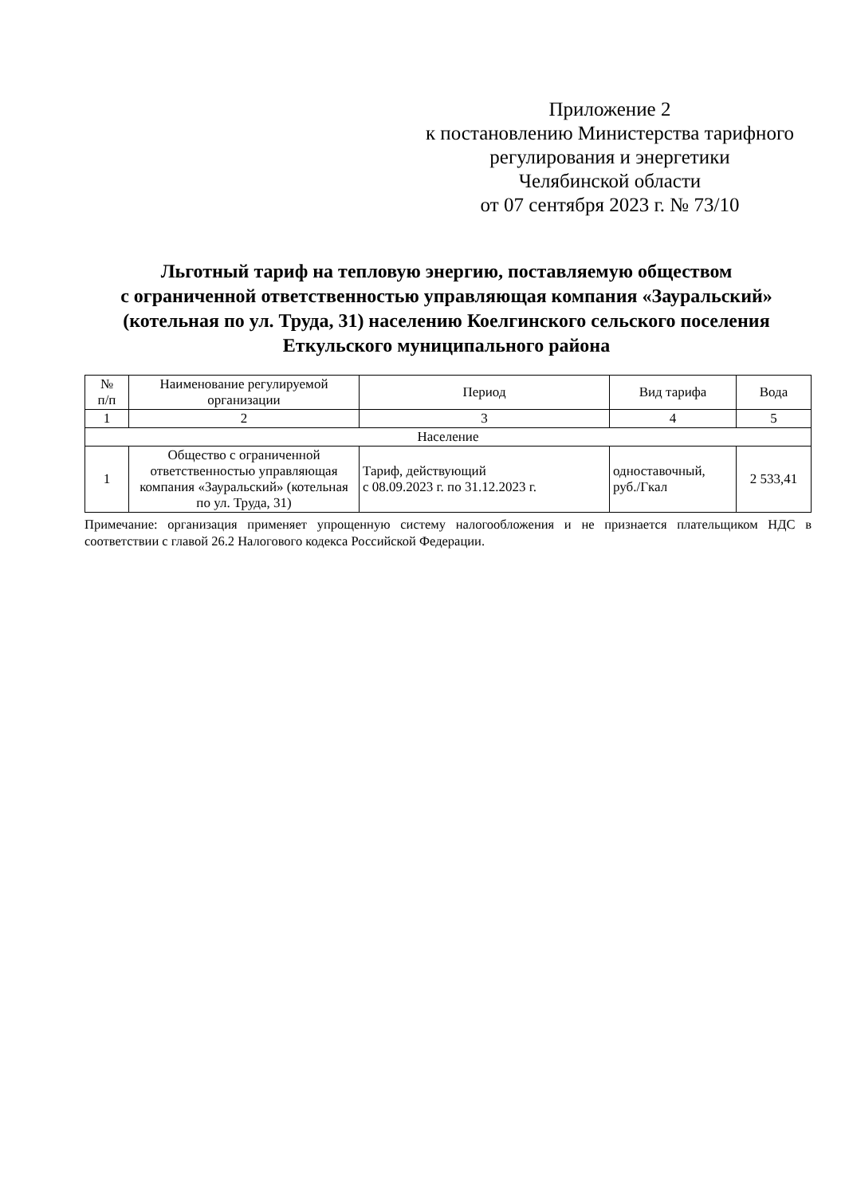Приложение 2
к постановлению Министерства тарифного
регулирования и энергетики
Челябинской области
от 07 сентября 2023 г. № 73/10
Льготный тариф на тепловую энергию, поставляемую обществом
с ограниченной ответственностью управляющая компания «Зауральский»
(котельная по ул. Труда, 31) населению Коелгинского сельского поселения
Еткульского муниципального района
| № п/п | Наименование регулируемой организации | Период | Вид тарифа | Вода |
| --- | --- | --- | --- | --- |
| 1 | 2 | 3 | 4 | 5 |
| Население | | | | |
| 1 | Общество с ограниченной ответственностью управляющая компания «Зауральский» (котельная по ул. Труда, 31) | Тариф, действующий с 08.09.2023 г. по 31.12.2023 г. | одноставочный, руб./Гкал | 2 533,41 |
Примечание: организация применяет упрощенную систему налогообложения и не признается плательщиком НДС в соответствии с главой 26.2 Налогового кодекса Российской Федерации.